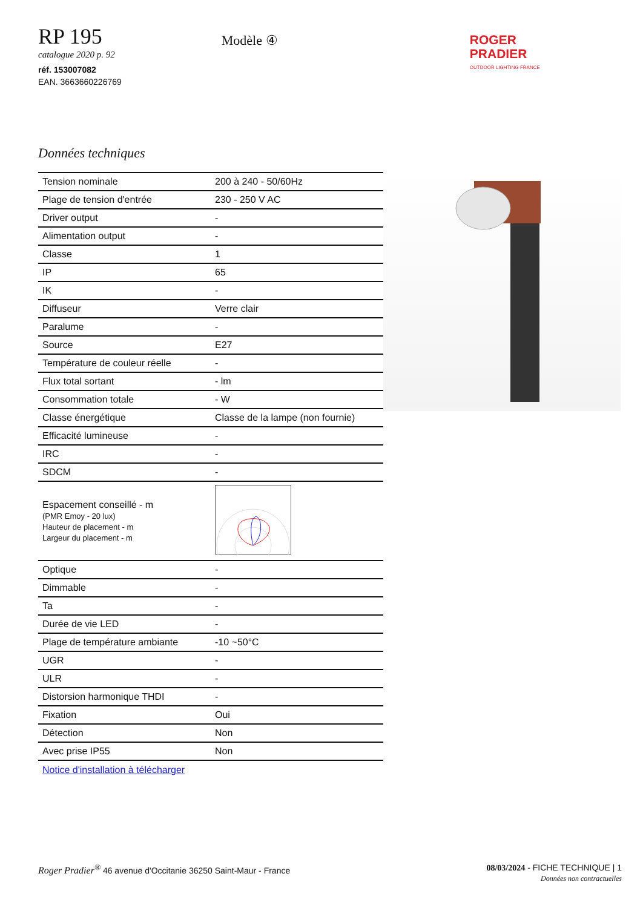RP 195
catalogue 2020 p. 92
réf. 153007082
EAN. 3663660226769
Modèle ④
ROGER
PRADIER
OUTDOOR LIGHTING FRANCE
Données techniques
| Tension nominale | 200 à 240 - 50/60Hz |
| Plage de tension d'entrée | 230 - 250 V AC |
| Driver output | - |
| Alimentation output | - |
| Classe | 1 |
| IP | 65 |
| IK | - |
| Diffuseur | Verre clair |
| Paralume | - |
| Source | E27 |
| Température de couleur réelle | - |
| Flux total sortant | - lm |
| Consommation totale | - W |
| Classe énergétique | Classe de la lampe (non fournie) |
| Efficacité lumineuse | - |
| IRC | - |
| SDCM | - |
| Espacement conseillé - m (PMR Emoy - 20 lux) Hauteur de placement - m Largeur du placement - m | |
| Optique | - |
| Dimmable | - |
| Ta | - |
| Durée de vie LED | - |
| Plage de température ambiante | -10 ~50°C |
| UGR | - |
| ULR | - |
| Distorsion harmonique THDI | - |
| Fixation | Oui |
| Détection | Non |
| Avec prise IP55 | Non |
Notice d'installation à télécharger
Roger Pradier<sup>®</sup> 46 avenue d'Occitanie 36250 Saint-Maur - France
08/03/2024 - FICHE TECHNIQUE | 1
Données non contractuelles